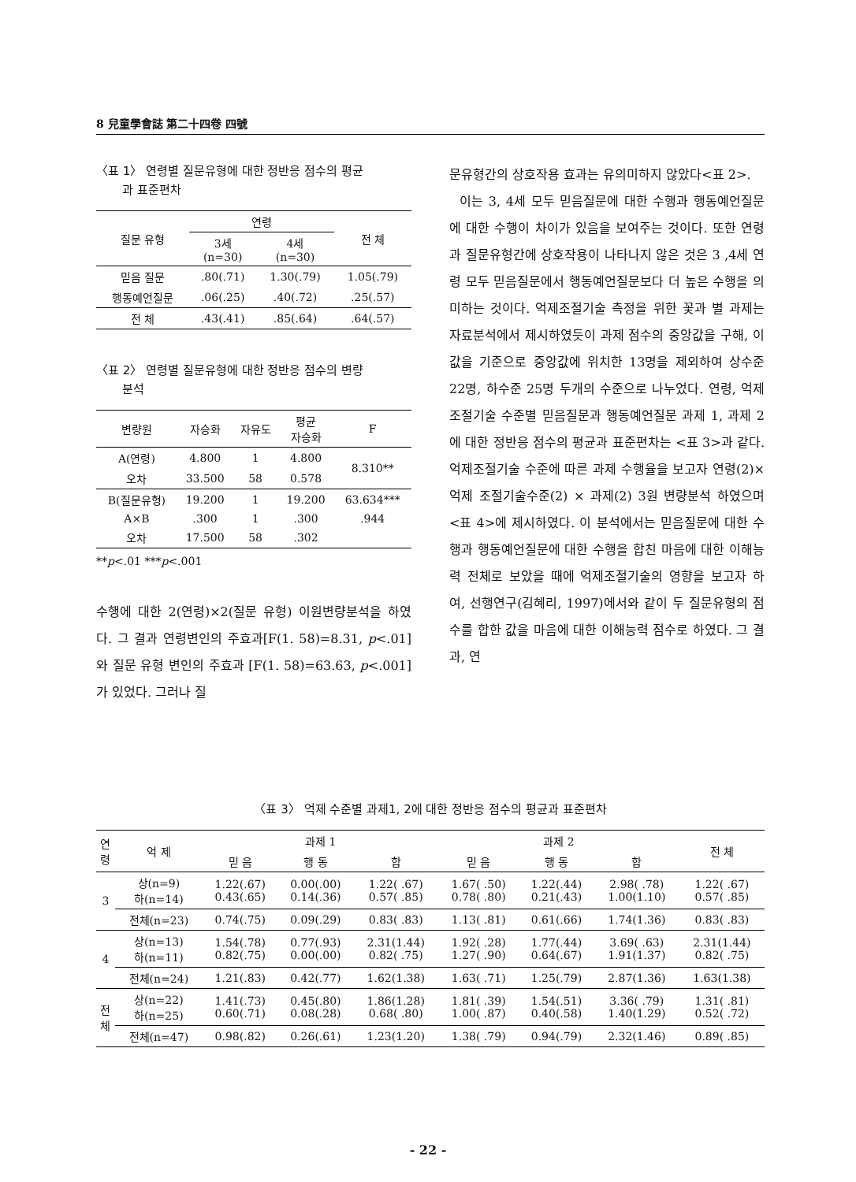8 兒童學會誌 第二十四卷 四號
〈표 1〉 연령별 질문유형에 대한 정반응 점수의 평균
과 표준편차
| 질문 유형 | 연령 | | 전 체 |
| --- | --- | --- | --- |
| | 3세 (n=30) | 4세 (n=30) | |
| 믿음 질문 | .80(.71) | 1.30(.79) | 1.05(.79) |
| 행동예언질문 | .06(.25) | .40(.72) | .25(.57) |
| 전 체 | .43(.41) | .85(.64) | .64(.57) |
〈표 2〉 연령별 질문유형에 대한 정반응 점수의 변량
분석
| 변량원 | 자승화 | 자유도 | 평균 자승화 | F |
| --- | --- | --- | --- | --- |
| A(연령) | 4.800 | 1 | 4.800 | 8.310** |
| 오차 | 33.500 | 58 | 0.578 | |
| B(질문유형) | 19.200 | 1 | 19.200 | 63.634*** |
| A×B | .300 | 1 | .300 | .944 |
| 오차 | 17.500 | 58 | .302 | |
**p<.01 ***p<.001
수행에 대한 2(연령)×2(질문 유형) 이원변량분석을 하였다. 그 결과 연령변인의 주효과[F(1. 58)=8.31, p<.01]와 질문 유형 변인의 주효과 [F(1. 58)=63.63, p<.001]가 있었다. 그러나 질
문유형간의 상호작용 효과는 유의미하지 않았다<표 2>.
이는 3, 4세 모두 믿음질문에 대한 수행과 행동예언질문에 대한 수행이 차이가 있음을 보여주는 것이다. 또한 연령과 질문유형간에 상호작용이 나타나지 않은 것은 3 ,4세 연령 모두 믿음질문에서 행동예언질문보다 더 높은 수행을 의미하는 것이다. 억제조절기술 측정을 위한 꽃과 별 과제는 자료분석에서 제시하였듯이 과제 점수의 중앙값을 구해, 이 값을 기준으로 중앙값에 위치한 13명을 제외하여 상수준 22명, 하수준 25명 두개의 수준으로 나누었다. 연령, 억제조절기술 수준별 믿음질문과 행동예언질문 과제 1, 과제 2에 대한 정반응 점수의 평균과 표준편차는 <표 3>과 같다. 억제조절기술 수준에 따른 과제 수행율을 보고자 연령(2)×억제 조절기술수준(2) × 과제(2) 3원 변량분석 하였으며 <표 4>에 제시하였다. 이 분석에서는 믿음질문에 대한 수행과 행동예언질문에 대한 수행을 합친 마음에 대한 이해능력 전체로 보았을 때에 억제조절기술의 영향을 보고자 하여, 선행연구(김혜리, 1997)에서와 같이 두 질문유형의 점수를 합한 값을 마음에 대한 이해능력 점수로 하였다. 그 결과, 연
〈표 3〉 억제 수준별 과제1, 2에 대한 정반응 점수의 평균과 표준편차
| 연 령 | 억 제 | 과제 1 | | | 과제 2 | | | 전 체 |
| --- | --- | --- | --- | --- | --- | --- | --- | --- |
| | | 믿 음 | 행 동 | 합 | 믿 음 | 행 동 | 합 | |
| 3 | 상(n=9) 하(n=14) | 1.22(.67) 0.43(.65) | 0.00(.00) 0.14(.36) | 1.22( .67) 0.57( .85) | 1.67( .50) 0.78( .80) | 1.22(.44) 0.21(.43) | 2.98( .78) 1.00(1.10) | 1.22( .67) 0.57( .85) |
| | 전체(n=23) | 0.74(.75) | 0.09(.29) | 0.83( .83) | 1.13( .81) | 0.61(.66) | 1.74(1.36) | 0.83( .83) |
| 4 | 상(n=13) 하(n=11) | 1.54(.78) 0.82(.75) | 0.77(.93) 0.00(.00) | 2.31(1.44) 0.82( .75) | 1.92( .28) 1.27( .90) | 1.77(.44) 0.64(.67) | 3.69( .63) 1.91(1.37) | 2.31(1.44) 0.82( .75) |
| | 전체(n=24) | 1.21(.83) | 0.42(.77) | 1.62(1.38) | 1.63( .71) | 1.25(.79) | 2.87(1.36) | 1.63(1.38) |
| 전 체 | 상(n=22) 하(n=25) | 1.41(.73) 0.60(.71) | 0.45(.80) 0.08(.28) | 1.86(1.28) 0.68( .80) | 1.81( .39) 1.00( .87) | 1.54(.51) 0.40(.58) | 3.36( .79) 1.40(1.29) | 1.31( .81) 0.52( .72) |
| | 전체(n=47) | 0.98(.82) | 0.26(.61) | 1.23(1.20) | 1.38( .79) | 0.94(.79) | 2.32(1.46) | 0.89( .85) |
- 22 -